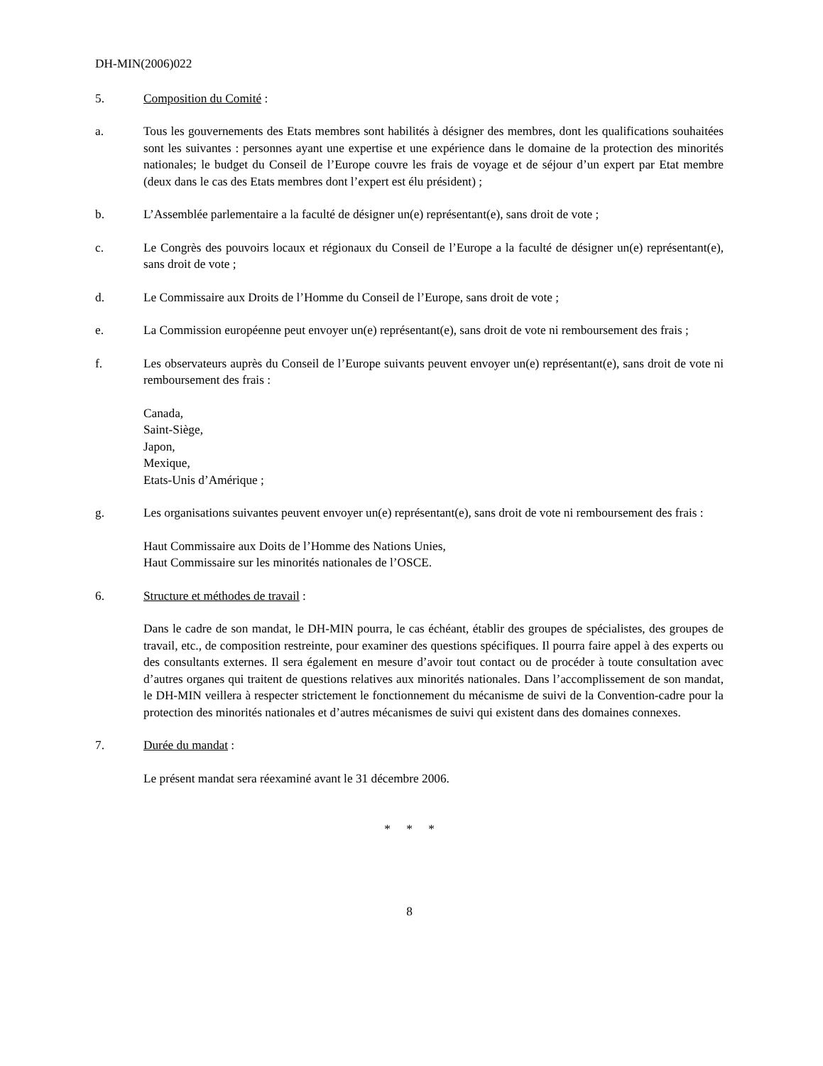DH-MIN(2006)022
5. Composition du Comité :
a. Tous les gouvernements des Etats membres sont habilités à désigner des membres, dont les qualifications souhaitées sont les suivantes : personnes ayant une expertise et une expérience dans le domaine de la protection des minorités nationales; le budget du Conseil de l’Europe couvre les frais de voyage et de séjour d’un expert par Etat membre (deux dans le cas des Etats membres dont l’expert est élu président) ;
b. L’Assemblée parlementaire a la faculté de désigner un(e) représentant(e), sans droit de vote ;
c. Le Congrès des pouvoirs locaux et régionaux du Conseil de l’Europe a la faculté de désigner un(e) représentant(e), sans droit de vote ;
d. Le Commissaire aux Droits de l’Homme du Conseil de l’Europe, sans droit de vote ;
e. La Commission européenne peut envoyer un(e) représentant(e), sans droit de vote ni remboursement des frais ;
f. Les observateurs auprès du Conseil de l’Europe suivants peuvent envoyer un(e) représentant(e), sans droit de vote ni remboursement des frais :
Canada,
Saint-Siège,
Japon,
Mexique,
Etats-Unis d’Amérique ;
g. Les organisations suivantes peuvent envoyer un(e) représentant(e), sans droit de vote ni remboursement des frais :
Haut Commissaire aux Doits de l’Homme des Nations Unies,
Haut Commissaire sur les minorités nationales de l’OSCE.
6. Structure et méthodes de travail :
Dans le cadre de son mandat, le DH-MIN pourra, le cas échéant, établir des groupes de spécialistes, des groupes de travail, etc., de composition restreinte, pour examiner des questions spécifiques. Il pourra faire appel à des experts ou des consultants externes. Il sera également en mesure d’avoir tout contact ou de procéder à toute consultation avec d’autres organes qui traitent de questions relatives aux minorités nationales. Dans l’accomplissement de son mandat, le DH-MIN veillera à respecter strictement le fonctionnement du mécanisme de suivi de la Convention-cadre pour la protection des minorités nationales et d’autres mécanismes de suivi qui existent dans des domaines connexes.
7. Durée du mandat :
Le présent mandat sera réexaminé avant le 31 décembre 2006.
* * *
8